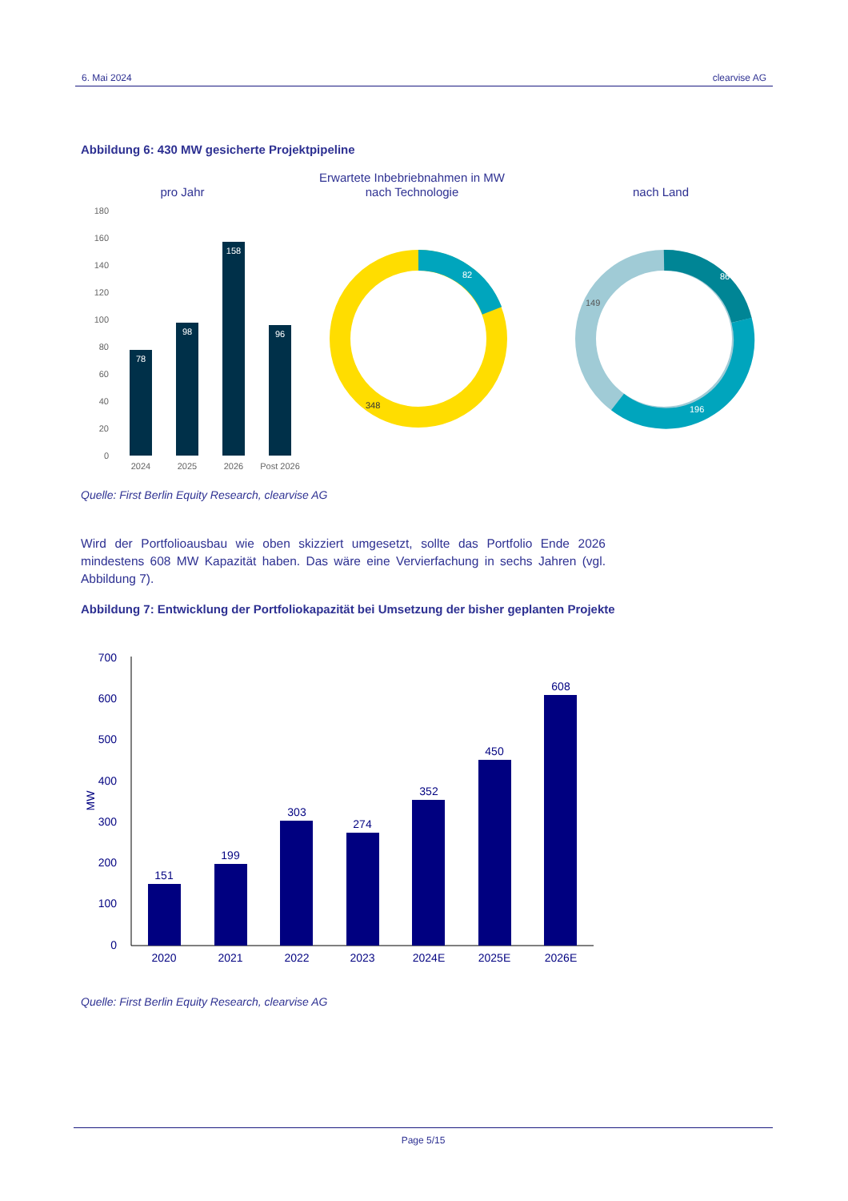6. Mai 2024 clearvise AG
Abbildung 6: 430 MW gesicherte Projektpipeline
Erwartete Inbebriebnahmen in MW
nach Technologie
pro Jahr
nach Land
180
160
140
120
100
80
60
40
20
0
78
98
158
96
2024
2025
2026
Post 2026
82
348
86
149
196
Quelle: First Berlin Equity Research, clearvise AG
Wird der Portfolioausbau wie oben skizziert umgesetzt, sollte das Portfolio Ende 2026 mindestens 608 MW Kapazität haben. Das wäre eine Vervierfachung in sechs Jahren (vgl. Abbildung 7).
Abbildung 7: Entwicklung der Portfoliokapazität bei Umsetzung der bisher geplanten Projekte
700
600
500
400
300
200
100
0
MW
151
199
303
274
352
450
608
2020
2021
2022
2023
2024E
2025E
2026E
Quelle: First Berlin Equity Research, clearvise AG
Page 5/15